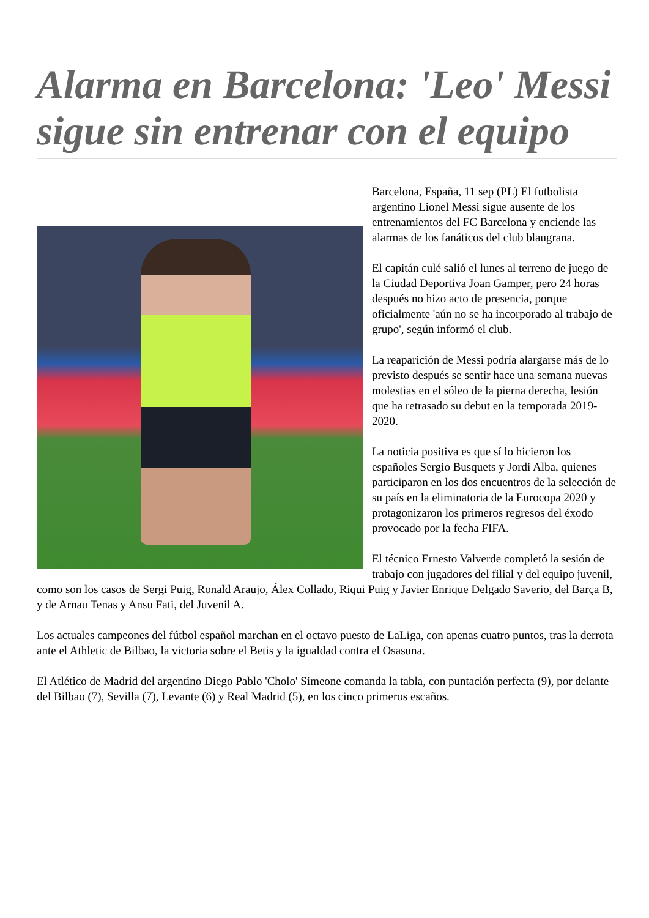Alarma en Barcelona: 'Leo' Messi sigue sin entrenar con el equipo
Barcelona, España, 11 sep (PL) El futbolista argentino Lionel Messi sigue ausente de los entrenamientos del FC Barcelona y enciende las alarmas de los fanáticos del club blaugrana.
El capitán culé salió el lunes al terreno de juego de la Ciudad Deportiva Joan Gamper, pero 24 horas después no hizo acto de presencia, porque oficialmente 'aún no se ha incorporado al trabajo de grupo', según informó el club.
La reaparición de Messi podría alargarse más de lo previsto después se sentir hace una semana nuevas molestias en el sóleo de la pierna derecha, lesión que ha retrasado su debut en la temporada 2019-2020.
La noticia positiva es que sí lo hicieron los españoles Sergio Busquets y Jordi Alba, quienes participaron en los dos encuentros de la selección de su país en la eliminatoria de la Eurocopa 2020 y protagonizaron los primeros regresos del éxodo provocado por la fecha FIFA.
El técnico Ernesto Valverde completó la sesión de trabajo con jugadores del filial y del equipo juvenil, como son los casos de Sergi Puig, Ronald Araujo, Álex Collado, Riqui Puig y Javier Enrique Delgado Saverio, del Barça B, y de Arnau Tenas y Ansu Fati, del Juvenil A.
Los actuales campeones del fútbol español marchan en el octavo puesto de LaLiga, con apenas cuatro puntos, tras la derrota ante el Athletic de Bilbao, la victoria sobre el Betis y la igualdad contra el Osasuna.
El Atlético de Madrid del argentino Diego Pablo 'Cholo' Simeone comanda la tabla, con puntación perfecta (9), por delante del Bilbao (7), Sevilla (7), Levante (6) y Real Madrid (5), en los cinco primeros escaños.